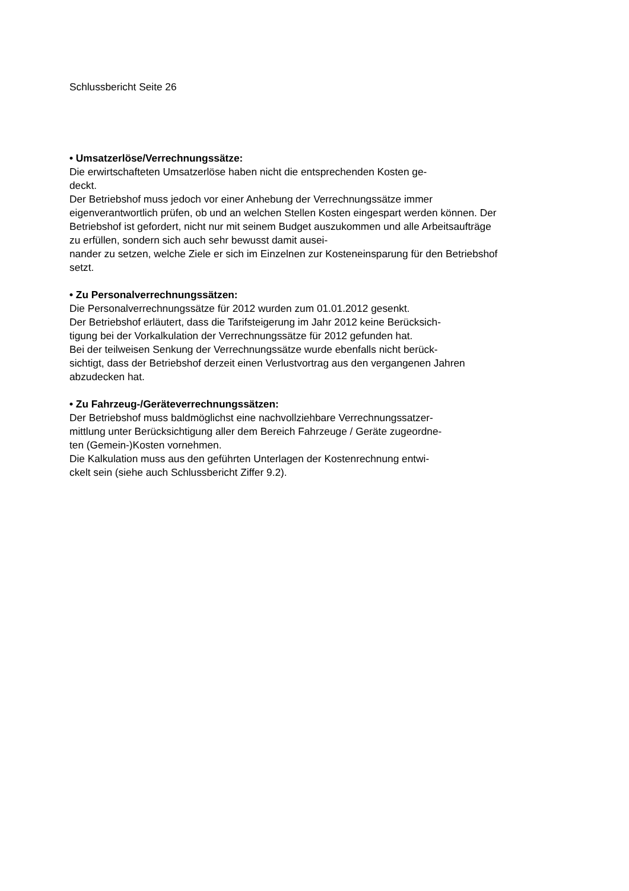Schlussbericht Seite 26
• Umsatzerlöse/Verrechnungssätze:
Die erwirtschafteten Umsatzerlöse haben nicht die entsprechenden Kosten ge-
deckt.
Der Betriebshof muss jedoch vor einer Anhebung der Verrechnungssätze immer eigenverantwortlich prüfen, ob und an welchen Stellen Kosten eingespart werden können. Der Betriebshof ist gefordert, nicht nur mit seinem Budget auszukommen und alle Arbeitsaufträge zu erfüllen, sondern sich auch sehr bewusst damit ausei-
nander zu setzen, welche Ziele er sich im Einzelnen zur Kosteneinsparung für den Betriebshof setzt.
• Zu Personalverrechnungssätzen:
Die Personalverrechnungssätze für 2012 wurden zum 01.01.2012 gesenkt.
Der Betriebshof erläutert, dass die Tarifsteigerung im Jahr 2012 keine Berücksich-
tigung bei der Vorkalkulation der Verrechnungssätze für 2012 gefunden hat.
Bei der teilweisen Senkung der Verrechnungssätze wurde ebenfalls nicht berück-
sichtigt, dass der Betriebshof derzeit einen Verlustvortrag aus den vergangenen Jahren abzudecken hat.
• Zu Fahrzeug-/Geräteverrechnungssätzen:
Der Betriebshof muss baldmöglichst eine nachvollziehbare Verrechnungssatzer-
mittlung unter Berücksichtigung aller dem Bereich Fahrzeuge / Geräte zugeordne-
ten (Gemein-)Kosten vornehmen.
Die Kalkulation muss aus den geführten Unterlagen der Kostenrechnung entwi-
ckelt sein (siehe auch Schlussbericht Ziffer 9.2).